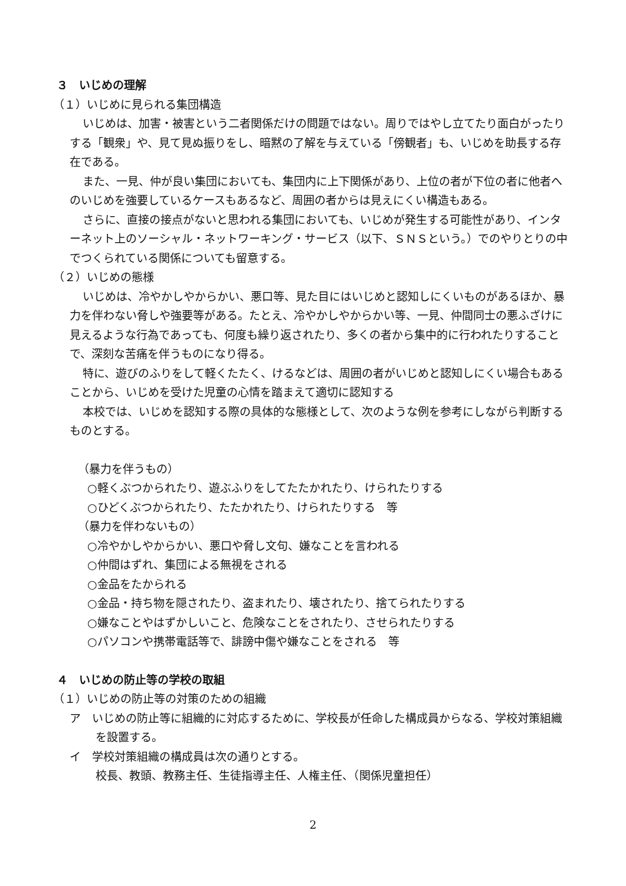３　いじめの理解
（１）いじめに見られる集団構造
いじめは、加害・被害という二者関係だけの問題ではない。周りではやし立てたり面白がったりする「観衆」や、見て見ぬ振りをし、暗黙の了解を与えている「傍観者」も、いじめを助長する存在である。
また、一見、仲が良い集団においても、集団内に上下関係があり、上位の者が下位の者に他者へのいじめを強要しているケースもあるなど、周囲の者からは見えにくい構造もある。
さらに、直接の接点がないと思われる集団においても、いじめが発生する可能性があり、インターネット上のソーシャル・ネットワーキング・サービス（以下、ＳＮＳという。）でのやりとりの中でつくられている関係についても留意する。
（２）いじめの態様
いじめは、冷やかしやからかい、悪口等、見た目にはいじめと認知しにくいものがあるほか、暴力を伴わない脅しや強要等がある。たとえ、冷やかしやからかい等、一見、仲間同士の悪ふざけに見えるような行為であっても、何度も繰り返されたり、多くの者から集中的に行われたりすることで、深刻な苦痛を伴うものになり得る。
特に、遊びのふりをして軽くたたく、けるなどは、周囲の者がいじめと認知しにくい場合もあることから、いじめを受けた児童の心情を踏まえて適切に認知する
本校では、いじめを認知する際の具体的な態様として、次のような例を参考にしながら判断するものとする。
（暴力を伴うもの）
○軽くぶつかられたり、遊ぶふりをしてたたかれたり、けられたりする
○ひどくぶつかられたり、たたかれたり、けられたりする　等
（暴力を伴わないもの）
○冷やかしやからかい、悪口や脅し文句、嫌なことを言われる
○仲間はずれ、集団による無視をされる
○金品をたかられる
○金品・持ち物を隠されたり、盗まれたり、壊されたり、捨てられたりする
○嫌なことやはずかしいこと、危険なことをされたり、させられたりする
○パソコンや携帯電話等で、誹謗中傷や嫌なことをされる　等
４　いじめの防止等の学校の取組
（１）いじめの防止等の対策のための組織
ア　いじめの防止等に組織的に対応するために、学校長が任命した構成員からなる、学校対策組織を設置する。
イ　学校対策組織の構成員は次の通りとする。
校長、教頭、教務主任、生徒指導主任、人権主任、（関係児童担任）
2